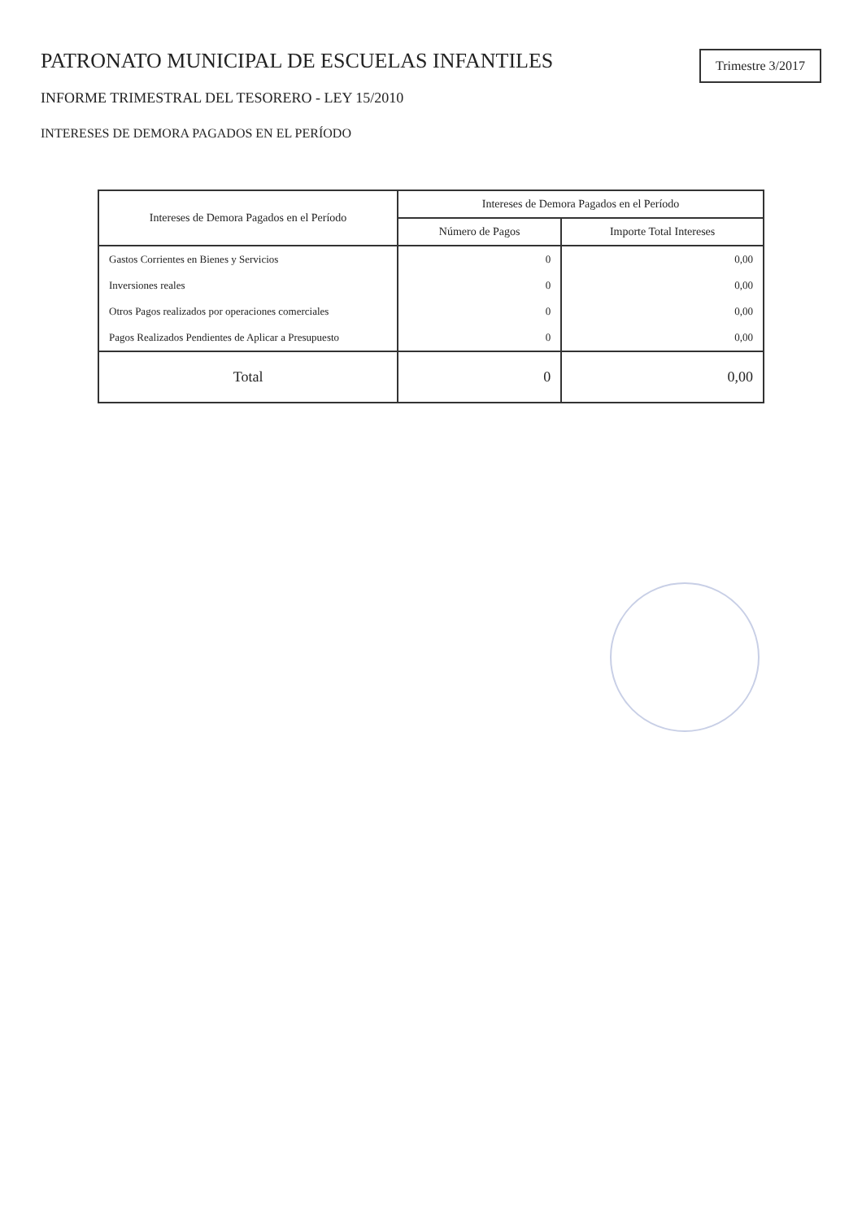PATRONATO MUNICIPAL DE ESCUELAS INFANTILES
INFORME TRIMESTRAL DEL TESORERO - LEY 15/2010
INTERESES DE DEMORA PAGADOS EN EL PERÍODO
Trimestre 3/2017
| Intereses de Demora Pagados en el Período | Intereses de Demora Pagados en el Período | |
| --- | --- | --- |
| | Número de Pagos | Importe Total Intereses |
| Gastos Corrientes en Bienes y Servicios | 0 | 0,00 |
| Inversiones reales | 0 | 0,00 |
| Otros Pagos realizados por operaciones comerciales | 0 | 0,00 |
| Pagos Realizados Pendientes de Aplicar a Presupuesto | 0 | 0,00 |
| Total | 0 | 0,00 |